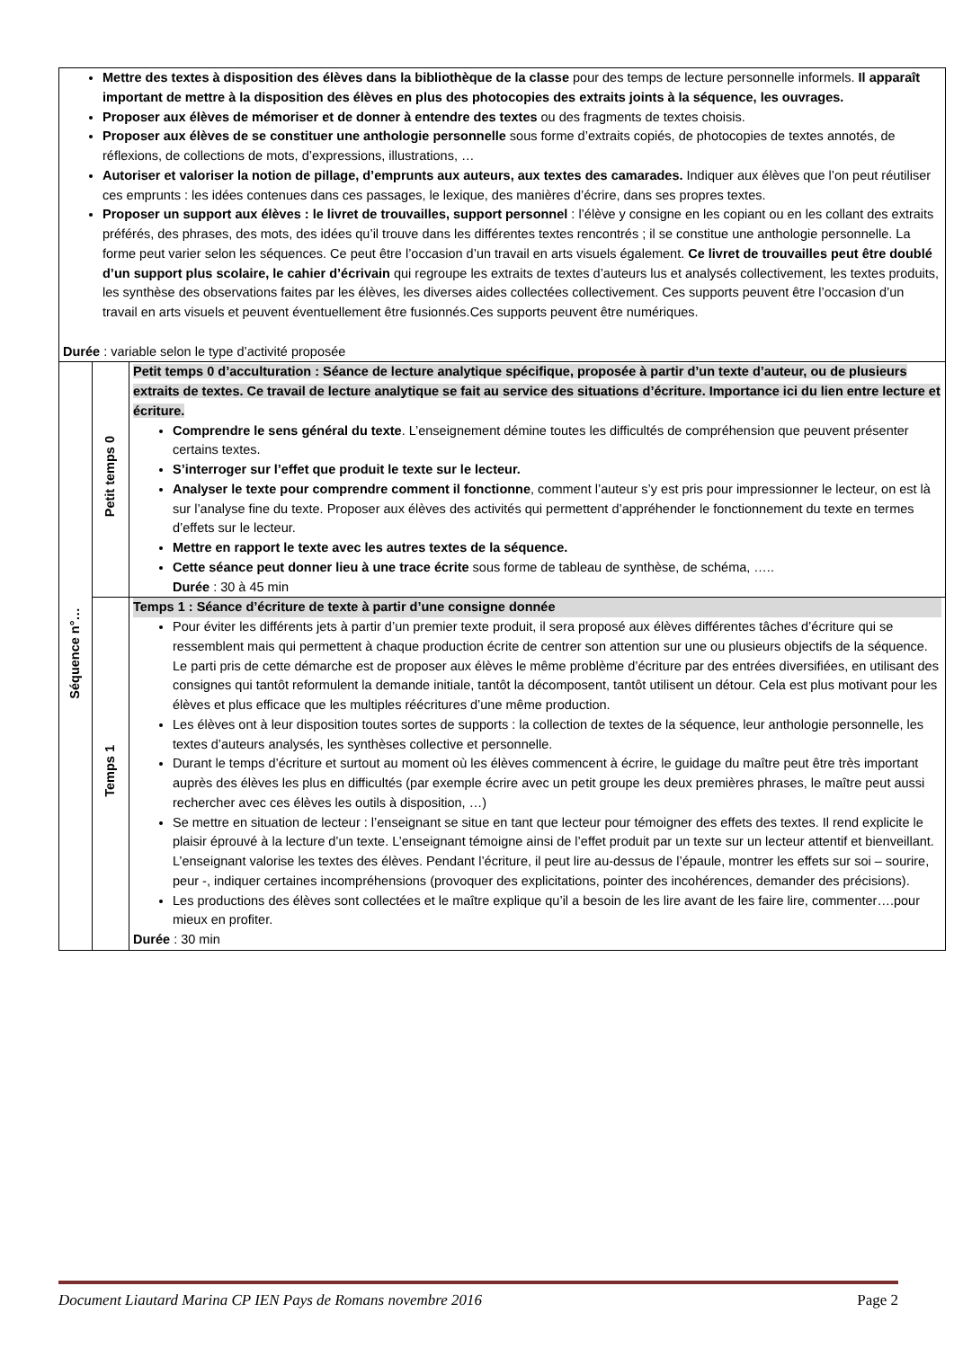| Mettre des textes à disposition des élèves dans la bibliothèque de la classe pour des temps de lecture personnelle informels. Il apparaît important de mettre à la disposition des élèves en plus des photocopies des extraits joints à la séquence, les ouvrages. Proposer aux élèves de mémoriser et de donner à entendre des textes ou des fragments de textes choisis. Proposer aux élèves de se constituer une anthologie personnelle sous forme d’extraits copiés, de photocopies de textes annotés, de réflexions, de collections de mots, d’expressions, illustrations, … Autoriser et valoriser la notion de pillage, d’emprunts aux auteurs, aux textes des camarades. Indiquer aux élèves que l’on peut réutiliser ces emprunts : les idées contenues dans ces passages, le lexique, des manières d’écrire, dans ses propres textes. Proposer un support aux élèves : le livret de trouvailles, support personnel : l’élève y consigne en les copiant ou en les collant des extraits préférés, des phrases, des mots, des idées qu’il trouve dans les différentes textes rencontrés ; il se constitue une anthologie personnelle. La forme peut varier selon les séquences. Ce peut être l’occasion d’un travail en arts visuels également. Ce livret de trouvailles peut être doublé d’un support plus scolaire, le cahier d’écrivain qui regroupe les extraits de textes d’auteurs lus et analysés collectivement, les textes produits, les synthèse des observations faites par les élèves, les diverses aides collectées collectivement. Ces supports peuvent être l’occasion d’un travail en arts visuels et peuvent éventuellement être fusionnés.Ces supports peuvent être numériques. Durée : variable selon le type d’activité proposée | | |
| Séquence n°… | Petit temps 0 | Petit temps 0 d’acculturation : Séance de lecture analytique spécifique, proposée à partir d’un texte d’auteur, ou de plusieurs extraits de textes. Ce travail de lecture analytique se fait au service des situations d’écriture. Importance ici du lien entre lecture et écriture. Comprendre le sens général du texte . L’enseignement démine toutes les difficultés de compréhension que peuvent présenter certains textes. S’interroger sur l’effet que produit le texte sur le lecteur. Analyser le texte pour comprendre comment il fonctionne , comment l’auteur s’y est pris pour impressionner le lecteur, on est là sur l’analyse fine du texte. Proposer aux élèves des activités qui permettent d’appréhender le fonctionnement du texte en termes d’effets sur le lecteur. Mettre en rapport le texte avec les autres textes de la séquence. Cette séance peut donner lieu à une trace écrite sous forme de tableau de synthèse, de schéma, ….. Durée : 30 à 45 min |
| | Temps 1 | Temps 1 : Séance d’écriture de texte à partir d’une consigne donnée Pour éviter les différents jets à partir d’un premier texte produit, il sera proposé aux élèves différentes tâches d’écriture qui se ressemblent mais qui permettent à chaque production écrite de centrer son attention sur une ou plusieurs objectifs de la séquence. Le parti pris de cette démarche est de proposer aux élèves le même problème d’écriture par des entrées diversifiées, en utilisant des consignes qui tantôt reformulent la demande initiale, tantôt la décomposent, tantôt utilisent un détour. Cela est plus motivant pour les élèves et plus efficace que les multiples réécritures d’une même production. Les élèves ont à leur disposition toutes sortes de supports : la collection de textes de la séquence, leur anthologie personnelle, les textes d’auteurs analysés, les synthèses collective et personnelle. Durant le temps d’écriture et surtout au moment où les élèves commencent à écrire, le guidage du maître peut être très important auprès des élèves les plus en difficultés (par exemple écrire avec un petit groupe les deux premières phrases, le maître peut aussi rechercher avec ces élèves les outils à disposition, …) Se mettre en situation de lecteur : l’enseignant se situe en tant que lecteur pour témoigner des effets des textes. Il rend explicite le plaisir éprouvé à la lecture d’un texte. L’enseignant témoigne ainsi de l’effet produit par un texte sur un lecteur attentif et bienveillant. L’enseignant valorise les textes des élèves. Pendant l’écriture, il peut lire au-dessus de l’épaule, montrer les effets sur soi – sourire, peur -, indiquer certaines incompréhensions (provoquer des explicitations, pointer des incohérences, demander des précisions). Les productions des élèves sont collectées et le maître explique qu’il a besoin de les lire avant de les faire lire, commenter….pour mieux en profiter. Durée : 30 min |
Document Liautard Marina CP IEN Pays de Romans novembre 2016 Page 2